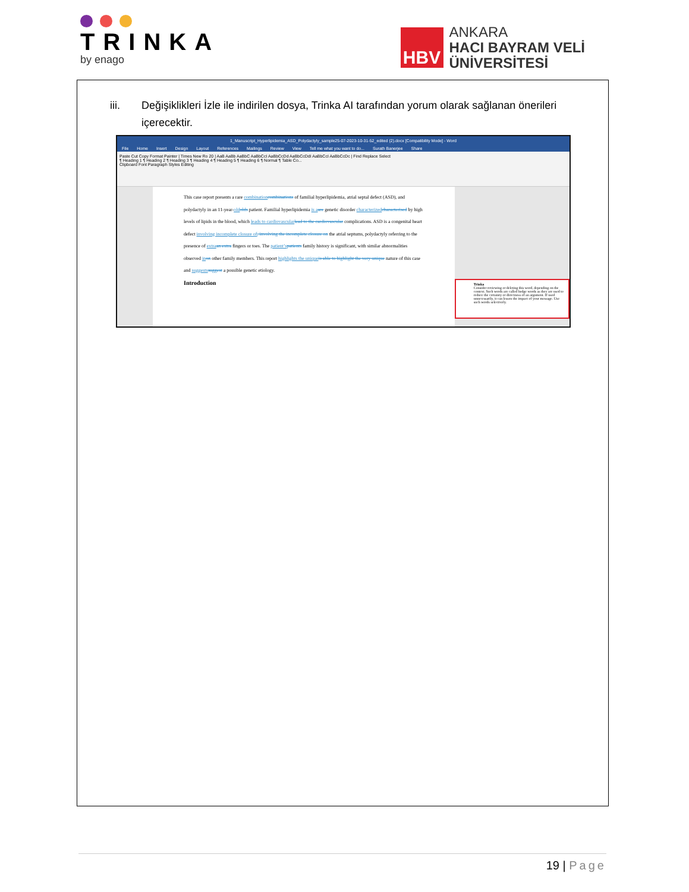TRINKA
by enago
HBV
ANKARA
HACI BAYRAM VELİ
ÜNİVERSİTESİ
iii. Değişiklikleri İzle ile indirilen dosya, Trinka AI tarafından yorum olarak sağlanan önerileri içerecektir.
1_Manuscript_Hyperlipidemia_ASD_Polydactyly_sample25-07-2023-10-31-52_edited (2).docx [Compatibility Mode] - Word
File Home Insert Design Layout References Mailings Review View Tell me what you want to do... Surath Banerjee Share
Paste Cut Copy Format Painter | Times New Ro 20 | AaB AaBb AaBbC AaBbCcI AaBbCcDd AaBbCcDdI AaBbCcI AaBbCcDc | Find Replace Select
¶ Heading 1 ¶ Heading 2 ¶ Heading 3 ¶ Heading 4 ¶ Heading 5 ¶ Heading 6 ¶ Normal ¶ Table Co...
Clipboard Font Paragraph Styles Editing
This case report presents a rare combination combinations of familial hyperlipidemia, atrial septal defect (ASD), and polydactyly in an 11-year-old olds patient. Familial hyperlipidemia is a are genetic disorder characterized characterised by high levels of lipids in the blood, which leads to cardiovascular lead to the cardiovascular complications. ASD is a congenital heart defect involving incomplete closure of, involving the incomplete closure on the atrial septums, polydactyly referring to the presence of extra an extra fingers or toes. The patient’s patients family history is significant, with similar abnormalities observed in on other family members. This report highlights the unique is able to highlight the very unique nature of this case and suggests suggest a possible genetic etiology.
Introduction
Trinka
Consider reviewing or deleting this word, depending on the context. Such words are called hedge words as they are used to reduce the certainty or directness of an argument. If used unnecessarily, it can lessen the impact of your message. Use such words selectively.
19 | Page